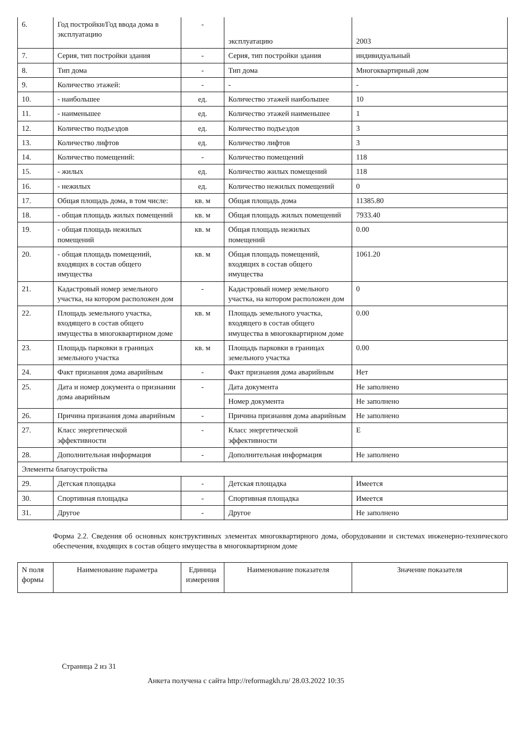| 6. | Год постройки/Год ввода дома в эксплуатацию | - | эксплуатацию | 2003 |
| 7. | Серия, тип постройки здания | - | Серия, тип постройки здания | индивидуальный |
| 8. | Тип дома | - | Тип дома | Многоквартирный дом |
| 9. | Количество этажей: | - | - | - |
| 10. | - наибольшее | ед. | Количество этажей наибольшее | 10 |
| 11. | - наименьшее | ед. | Количество этажей наименьшее | 1 |
| 12. | Количество подъездов | ед. | Количество подъездов | 3 |
| 13. | Количество лифтов | ед. | Количество лифтов | 3 |
| 14. | Количество помещений: | - | Количество помещений | 118 |
| 15. | - жилых | ед. | Количество жилых помещений | 118 |
| 16. | - нежилых | ед. | Количество нежилых помещений | 0 |
| 17. | Общая площадь дома, в том числе: | кв. м | Общая площадь дома | 11385.80 |
| 18. | - общая площадь жилых помещений | кв. м | Общая площадь жилых помещений | 7933.40 |
| 19. | - общая площадь нежилых помещений | кв. м | Общая площадь нежилых помещений | 0.00 |
| 20. | - общая площадь помещений, входящих в состав общего имущества | кв. м | Общая площадь помещений, входящих в состав общего имущества | 1061.20 |
| 21. | Кадастровый номер земельного участка, на котором расположен дом | - | Кадастровый номер земельного участка, на котором расположен дом | 0 |
| 22. | Площадь земельного участка, входящего в состав общего имущества в многоквартирном доме | кв. м | Площадь земельного участка, входящего в состав общего имущества в многоквартирном доме | 0.00 |
| 23. | Площадь парковки в границах земельного участка | кв. м | Площадь парковки в границах земельного участка | 0.00 |
| 24. | Факт признания дома аварийным | - | Факт признания дома аварийным | Нет |
| 25. | Дата и номер документа о признании дома аварийным | - | Дата документа | Не заполнено |
| | | | Номер документа | Не заполнено |
| 26. | Причина признания дома аварийным | - | Причина признания дома аварийным | Не заполнено |
| 27. | Класс энергетической эффективности | - | Класс энергетической эффективности | E |
| 28. | Дополнительная информация | - | Дополнительная информация | Не заполнено |
| Элементы благоустройства | | | | |
| 29. | Детская площадка | - | Детская площадка | Имеется |
| 30. | Спортивная площадка | - | Спортивная площадка | Имеется |
| 31. | Другое | - | Другое | Не заполнено |
Форма 2.2. Сведения об основных конструктивных элементах многоквартирного дома, оборудовании и системах инженерно-технического обеспечения, входящих в состав общего имущества в многоквартирном доме
| N поля формы | Наименование параметра | Единица измерения | Наименование показателя | Значение показателя |
| --- | --- | --- | --- | --- |
Страница 2 из 31
Анкета получена с сайта http://reformagkh.ru/ 28.03.2022 10:35